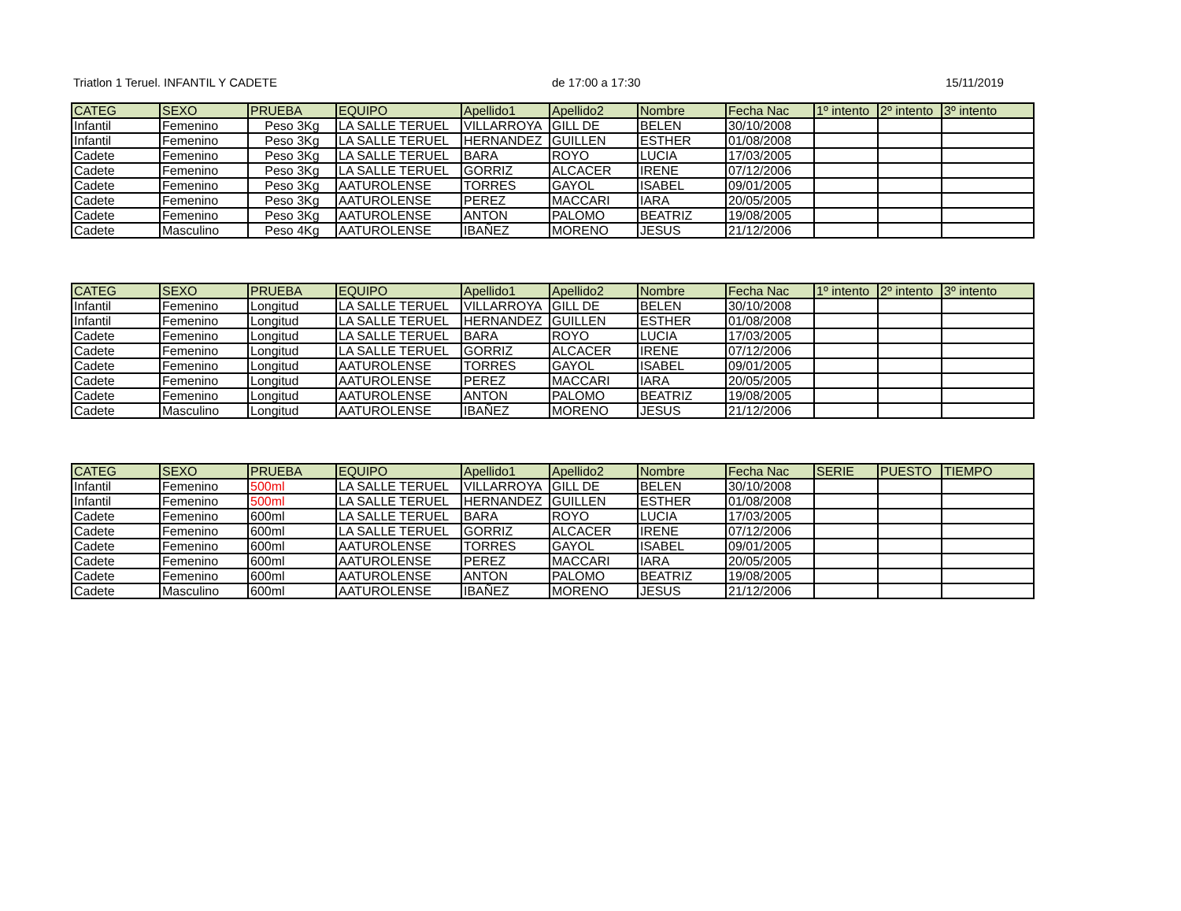Triatlon 1 Teruel. INFANTIL Y CADETE de 17:00 a 17:30 15/11/2019
| CATEG | SEXO | PRUEBA | EQUIPO | Apellido1 | Apellido2 | Nombre | Fecha Nac | 1º intento | 2º intento | 3º intento |
| --- | --- | --- | --- | --- | --- | --- | --- | --- | --- | --- |
| Infantil | Femenino | Peso 3Kg | LA SALLE TERUEL | VILLARROYA | GILL DE | BELEN | 30/10/2008 | | | |
| Infantil | Femenino | Peso 3Kg | LA SALLE TERUEL | HERNANDEZ | GUILLEN | ESTHER | 01/08/2008 | | | |
| Cadete | Femenino | Peso 3Kg | LA SALLE TERUEL | BARA | ROYO | LUCIA | 17/03/2005 | | | |
| Cadete | Femenino | Peso 3Kg | LA SALLE TERUEL | GORRIZ | ALCACER | IRENE | 07/12/2006 | | | |
| Cadete | Femenino | Peso 3Kg | AATUROLENSE | TORRES | GAYOL | ISABEL | 09/01/2005 | | | |
| Cadete | Femenino | Peso 3Kg | AATUROLENSE | PEREZ | MACCARI | IARA | 20/05/2005 | | | |
| Cadete | Femenino | Peso 3Kg | AATUROLENSE | ANTON | PALOMO | BEATRIZ | 19/08/2005 | | | |
| Cadete | Masculino | Peso 4Kg | AATUROLENSE | IBAÑEZ | MORENO | JESUS | 21/12/2006 | | | |
| CATEG | SEXO | PRUEBA | EQUIPO | Apellido1 | Apellido2 | Nombre | Fecha Nac | 1º intento | 2º intento | 3º intento |
| --- | --- | --- | --- | --- | --- | --- | --- | --- | --- | --- |
| Infantil | Femenino | Longitud | LA SALLE TERUEL | VILLARROYA | GILL DE | BELEN | 30/10/2008 | | | |
| Infantil | Femenino | Longitud | LA SALLE TERUEL | HERNANDEZ | GUILLEN | ESTHER | 01/08/2008 | | | |
| Cadete | Femenino | Longitud | LA SALLE TERUEL | BARA | ROYO | LUCIA | 17/03/2005 | | | |
| Cadete | Femenino | Longitud | LA SALLE TERUEL | GORRIZ | ALCACER | IRENE | 07/12/2006 | | | |
| Cadete | Femenino | Longitud | AATUROLENSE | TORRES | GAYOL | ISABEL | 09/01/2005 | | | |
| Cadete | Femenino | Longitud | AATUROLENSE | PEREZ | MACCARI | IARA | 20/05/2005 | | | |
| Cadete | Femenino | Longitud | AATUROLENSE | ANTON | PALOMO | BEATRIZ | 19/08/2005 | | | |
| Cadete | Masculino | Longitud | AATUROLENSE | IBAÑEZ | MORENO | JESUS | 21/12/2006 | | | |
| CATEG | SEXO | PRUEBA | EQUIPO | Apellido1 | Apellido2 | Nombre | Fecha Nac | SERIE | PUESTO | TIEMPO |
| --- | --- | --- | --- | --- | --- | --- | --- | --- | --- | --- |
| Infantil | Femenino | 500ml | LA SALLE TERUEL | VILLARROYA | GILL DE | BELEN | 30/10/2008 | | | |
| Infantil | Femenino | 500ml | LA SALLE TERUEL | HERNANDEZ | GUILLEN | ESTHER | 01/08/2008 | | | |
| Cadete | Femenino | 600ml | LA SALLE TERUEL | BARA | ROYO | LUCIA | 17/03/2005 | | | |
| Cadete | Femenino | 600ml | LA SALLE TERUEL | GORRIZ | ALCACER | IRENE | 07/12/2006 | | | |
| Cadete | Femenino | 600ml | AATUROLENSE | TORRES | GAYOL | ISABEL | 09/01/2005 | | | |
| Cadete | Femenino | 600ml | AATUROLENSE | PEREZ | MACCARI | IARA | 20/05/2005 | | | |
| Cadete | Femenino | 600ml | AATUROLENSE | ANTON | PALOMO | BEATRIZ | 19/08/2005 | | | |
| Cadete | Masculino | 600ml | AATUROLENSE | IBAÑEZ | MORENO | JESUS | 21/12/2006 | | | |